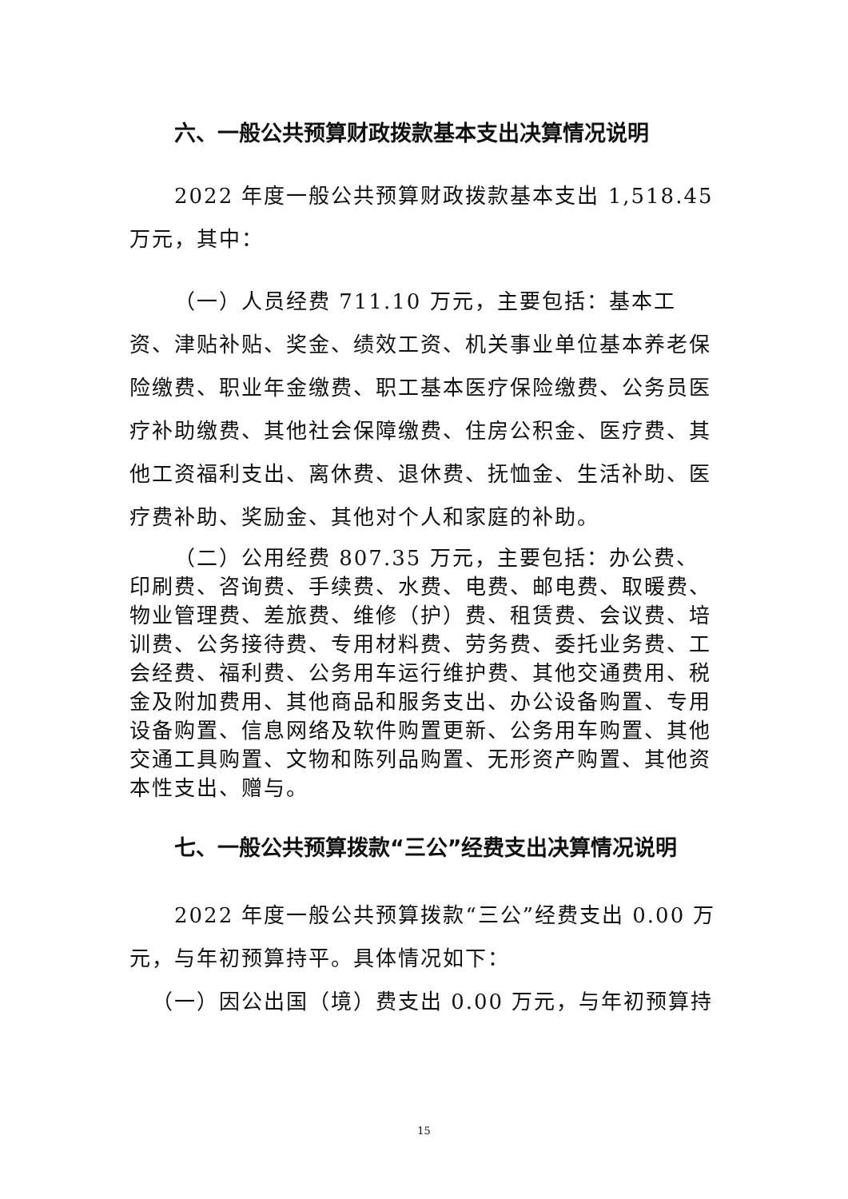六、一般公共预算财政拨款基本支出决算情况说明
2022 年度一般公共预算财政拨款基本支出 1,518.45 万元，其中：
（一）人员经费 711.10 万元，主要包括：基本工资、津贴补贴、奖金、绩效工资、机关事业单位基本养老保险缴费、职业年金缴费、职工基本医疗保险缴费、公务员医疗补助缴费、其他社会保障缴费、住房公积金、医疗费、其他工资福利支出、离休费、退休费、抚恤金、生活补助、医疗费补助、奖励金、其他对个人和家庭的补助。
（二）公用经费 807.35 万元，主要包括：办公费、印刷费、咨询费、手续费、水费、电费、邮电费、取暖费、物业管理费、差旅费、维修（护）费、租赁费、会议费、培训费、公务接待费、专用材料费、劳务费、委托业务费、工会经费、福利费、公务用车运行维护费、其他交通费用、税金及附加费用、其他商品和服务支出、办公设备购置、专用设备购置、信息网络及软件购置更新、公务用车购置、其他交通工具购置、文物和陈列品购置、无形资产购置、其他资本性支出、赠与。
七、一般公共预算拨款“三公”经费支出决算情况说明
2022 年度一般公共预算拨款“三公”经费支出 0.00 万元，与年初预算持平。具体情况如下：
（一）因公出国（境）费支出 0.00 万元，与年初预算持
15